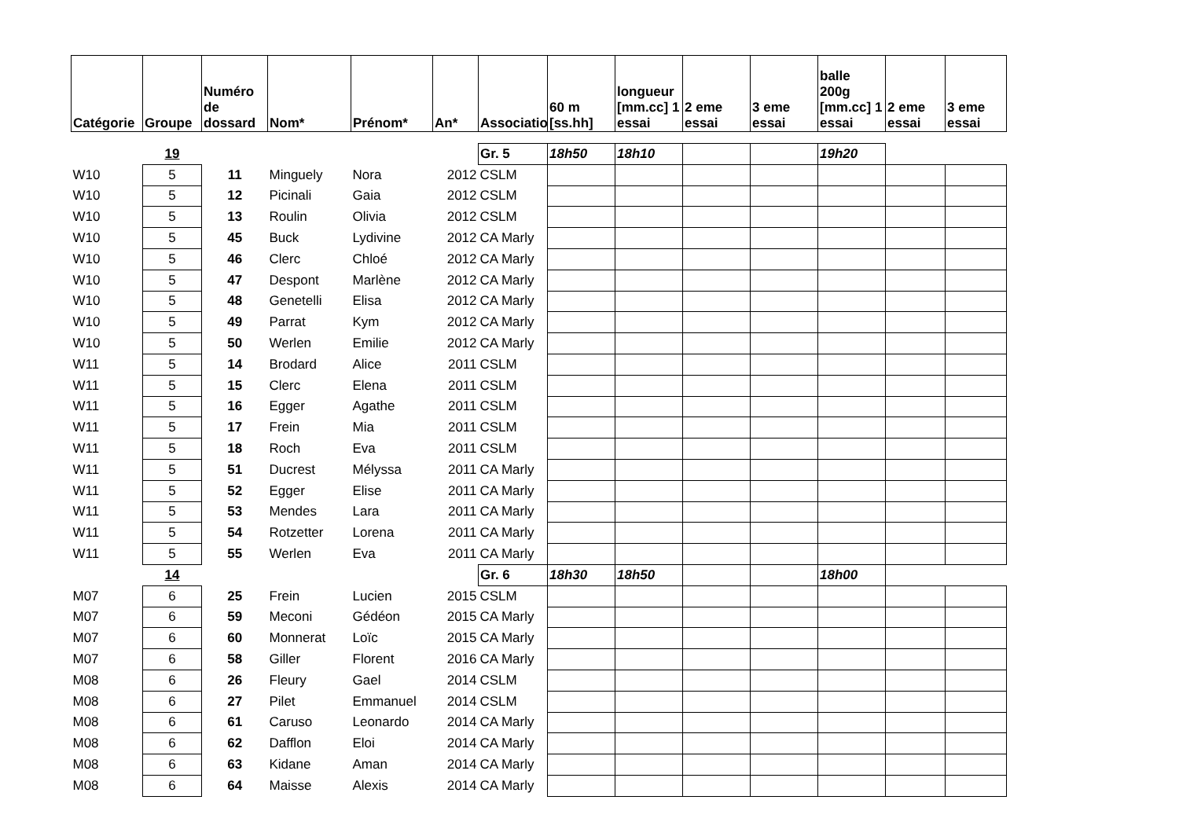| Catégorie | Groupe | Numéro de dossard | Nom* | Prénom* | An* | Associatio | 60 m [ss.hh] | longueur [mm.cc] 1 essai | 2 eme essai | 3 eme essai | balle 200g [mm.cc] 1 essai | 2 eme essai | 3 eme essai |
| --- | --- | --- | --- | --- | --- | --- | --- | --- | --- | --- | --- | --- | --- |
| | 19 | | | | | Gr. 5 | 18h50 | 18h10 | | | 19h20 | | |
| W10 | 5 | 11 | Minguely | Nora | 2012 | CSLM | | | | | | | |
| W10 | 5 | 12 | Picinali | Gaia | 2012 | CSLM | | | | | | | |
| W10 | 5 | 13 | Roulin | Olivia | 2012 | CSLM | | | | | | | |
| W10 | 5 | 45 | Buck | Lydivine | 2012 | CA Marly | | | | | | | |
| W10 | 5 | 46 | Clerc | Chloé | 2012 | CA Marly | | | | | | | |
| W10 | 5 | 47 | Despont | Marlène | 2012 | CA Marly | | | | | | | |
| W10 | 5 | 48 | Genetelli | Elisa | 2012 | CA Marly | | | | | | | |
| W10 | 5 | 49 | Parrat | Kym | 2012 | CA Marly | | | | | | | |
| W10 | 5 | 50 | Werlen | Emilie | 2012 | CA Marly | | | | | | | |
| W11 | 5 | 14 | Brodard | Alice | 2011 | CSLM | | | | | | | |
| W11 | 5 | 15 | Clerc | Elena | 2011 | CSLM | | | | | | | |
| W11 | 5 | 16 | Egger | Agathe | 2011 | CSLM | | | | | | | |
| W11 | 5 | 17 | Frein | Mia | 2011 | CSLM | | | | | | | |
| W11 | 5 | 18 | Roch | Eva | 2011 | CSLM | | | | | | | |
| W11 | 5 | 51 | Ducrest | Mélyssa | 2011 | CA Marly | | | | | | | |
| W11 | 5 | 52 | Egger | Elise | 2011 | CA Marly | | | | | | | |
| W11 | 5 | 53 | Mendes | Lara | 2011 | CA Marly | | | | | | | |
| W11 | 5 | 54 | Rotzetter | Lorena | 2011 | CA Marly | | | | | | | |
| W11 | 5 | 55 | Werlen | Eva | 2011 | CA Marly | | | | | | | |
| | 14 | | | | | Gr. 6 | 18h30 | 18h50 | | | 18h00 | | |
| M07 | 6 | 25 | Frein | Lucien | 2015 | CSLM | | | | | | | |
| M07 | 6 | 59 | Meconi | Gédéon | 2015 | CA Marly | | | | | | | |
| M07 | 6 | 60 | Monnerat | Loïc | 2015 | CA Marly | | | | | | | |
| M07 | 6 | 58 | Giller | Florent | 2016 | CA Marly | | | | | | | |
| M08 | 6 | 26 | Fleury | Gael | 2014 | CSLM | | | | | | | |
| M08 | 6 | 27 | Pilet | Emmanuel | 2014 | CSLM | | | | | | | |
| M08 | 6 | 61 | Caruso | Leonardo | 2014 | CA Marly | | | | | | | |
| M08 | 6 | 62 | Dafflon | Eloi | 2014 | CA Marly | | | | | | | |
| M08 | 6 | 63 | Kidane | Aman | 2014 | CA Marly | | | | | | | |
| M08 | 6 | 64 | Maisse | Alexis | 2014 | CA Marly | | | | | | | |